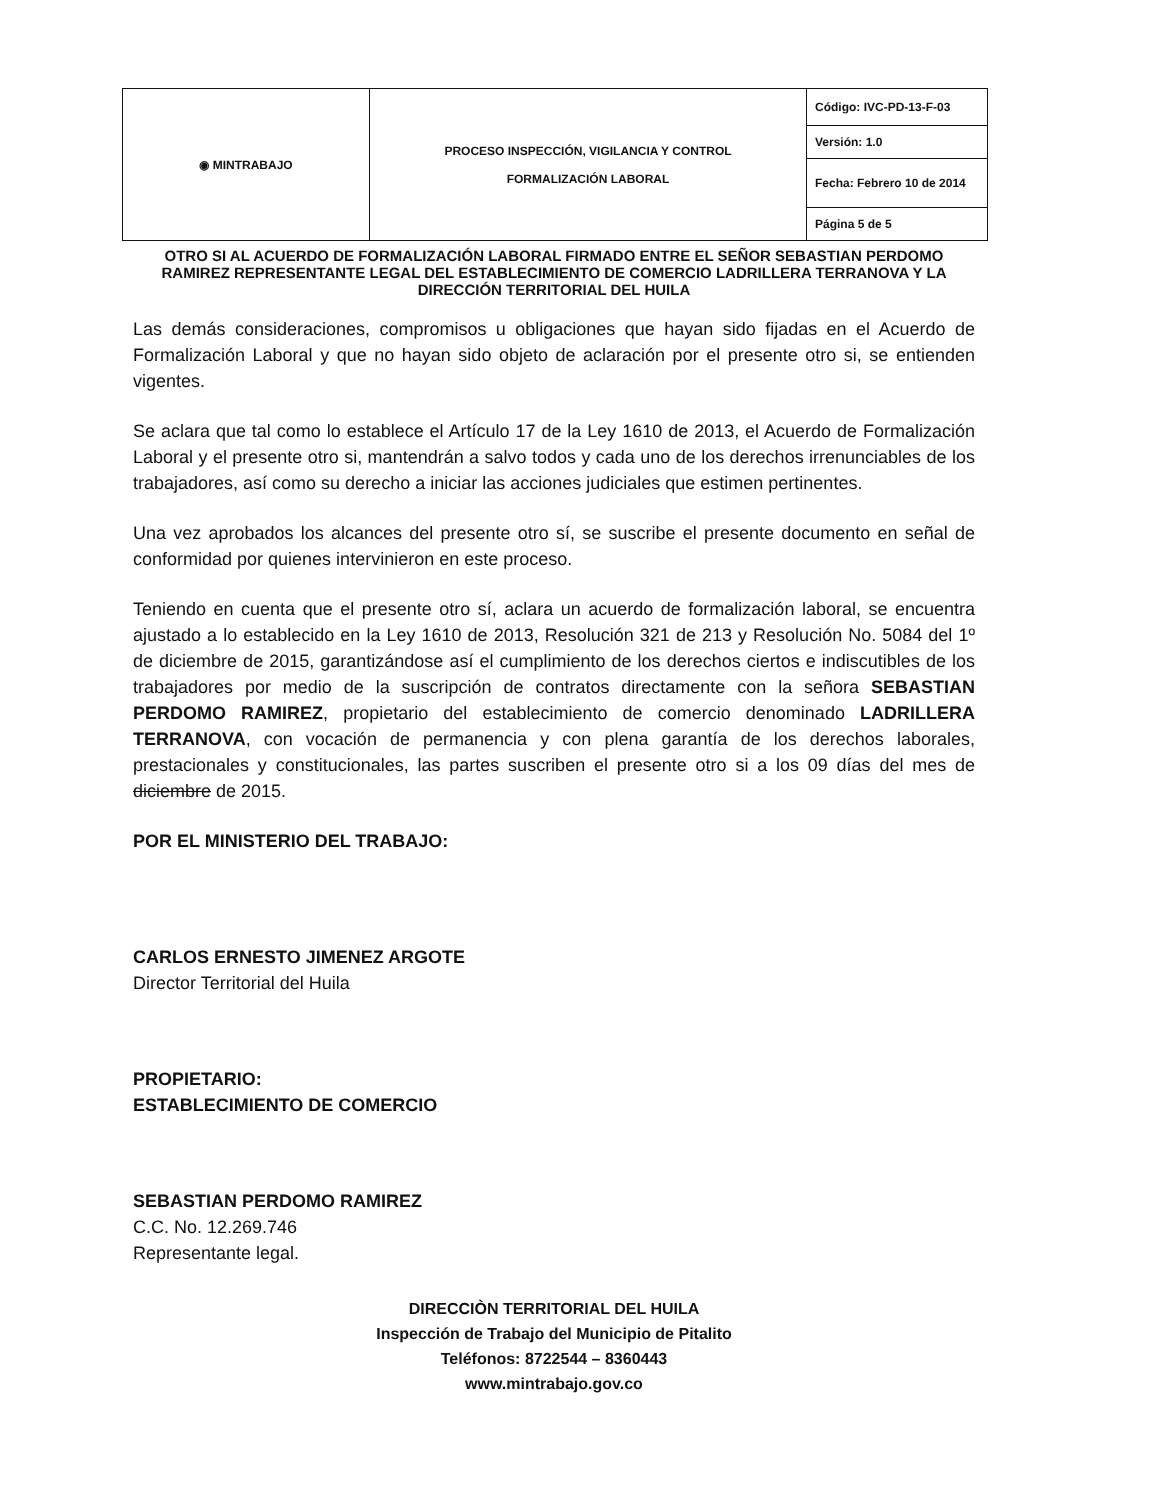| ◉ MINTRABAJO | PROCESO INSPECCIÓN, VIGILANCIA Y CONTROL FORMALIZACIÓN LABORAL | Código: IVC-PD-13-F-03 |
| | | Versión: 1.0 |
| | | Fecha: Febrero 10 de 2014 |
| | | Página 5 de 5 |
OTRO SI AL ACUERDO DE FORMALIZACIÓN LABORAL FIRMADO ENTRE EL SEÑOR SEBASTIAN PERDOMO RAMIREZ REPRESENTANTE LEGAL DEL ESTABLECIMIENTO DE COMERCIO LADRILLERA TERRANOVA Y LA DIRECCIÓN TERRITORIAL DEL HUILA
Las demás consideraciones, compromisos u obligaciones que hayan sido fijadas en el Acuerdo de Formalización Laboral y que no hayan sido objeto de aclaración por el presente otro si, se entienden vigentes.
Se aclara que tal como lo establece el Artículo 17 de la Ley 1610 de 2013, el Acuerdo de Formalización Laboral y el presente otro si, mantendrán a salvo todos y cada uno de los derechos irrenunciables de los trabajadores, así como su derecho a iniciar las acciones judiciales que estimen pertinentes.
Una vez aprobados los alcances del presente otro sí, se suscribe el presente documento en señal de conformidad por quienes intervinieron en este proceso.
Teniendo en cuenta que el presente otro sí, aclara un acuerdo de formalización laboral, se encuentra ajustado a lo establecido en la Ley 1610 de 2013, Resolución 321 de 213 y Resolución No. 5084 del 1º de diciembre de 2015, garantizándose así el cumplimiento de los derechos ciertos e indiscutibles de los trabajadores por medio de la suscripción de contratos directamente con la señora SEBASTIAN PERDOMO RAMIREZ, propietario del establecimiento de comercio denominado LADRILLERA TERRANOVA, con vocación de permanencia y con plena garantía de los derechos laborales, prestacionales y constitucionales, las partes suscriben el presente otro si a los 09 días del mes de diciembre de 2015.
POR EL MINISTERIO DEL TRABAJO:
CARLOS ERNESTO JIMENEZ ARGOTE
Director Territorial del Huila
PROPIETARIO:
ESTABLECIMIENTO DE COMERCIO
SEBASTIAN PERDOMO RAMIREZ
C.C. No. 12.269.746
Representante legal.
DIRECCIÒN TERRITORIAL DEL HUILA
Inspección de Trabajo del Municipio de Pitalito
Teléfonos: 8722544 – 8360443
www.mintrabajo.gov.co